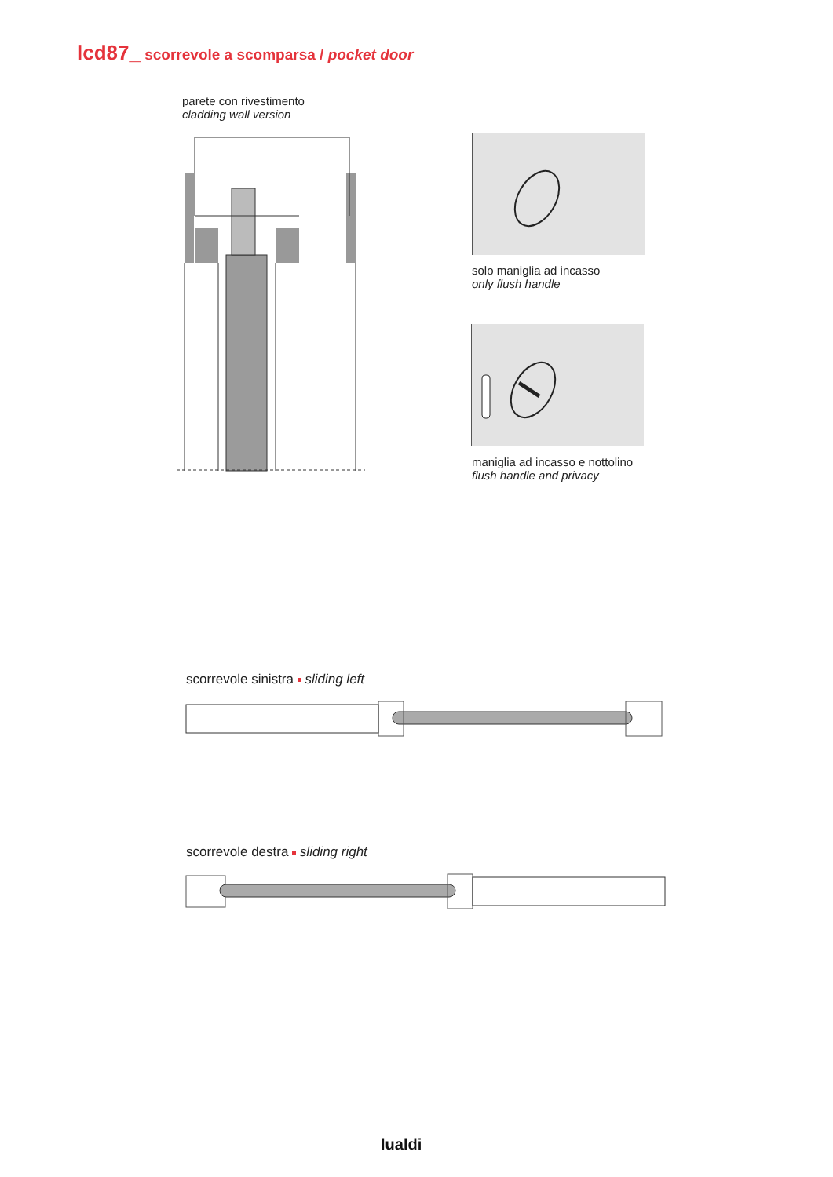lcd87_ scorrevole a scomparsa / pocket door
parete con rivestimento
cladding wall version
solo maniglia ad incasso
only flush handle
maniglia ad incasso e nottolino
flush handle and privacy
scorrevole sinistra sliding left
scorrevole destra sliding right
lualdi